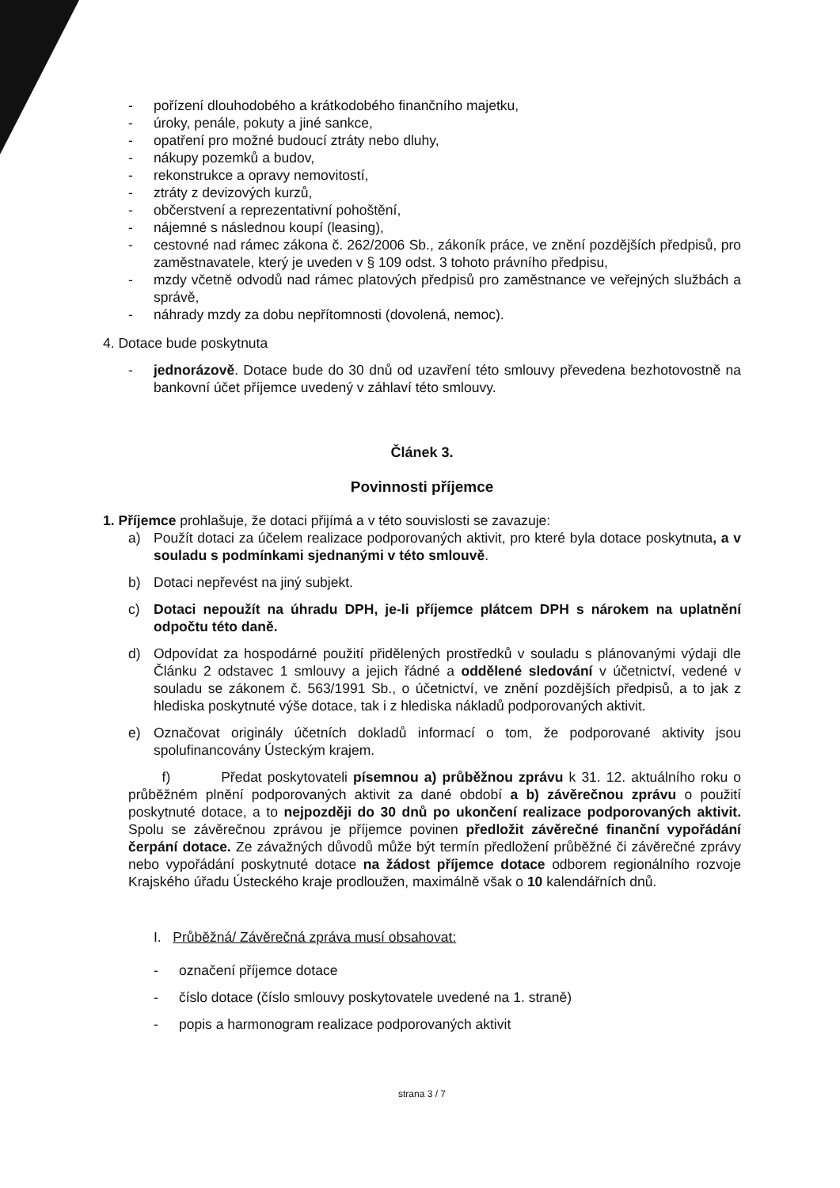- pořízení dlouhodobého a krátkodobého finančního majetku,
- úroky, penále, pokuty a jiné sankce,
- opatření pro možné budoucí ztráty nebo dluhy,
- nákupy pozemků a budov,
- rekonstrukce a opravy nemovitostí,
- ztráty z devizových kurzů,
- občerstvení a reprezentativní pohoštění,
- nájemné s následnou koupí (leasing),
- cestovné nad rámec zákona č. 262/2006 Sb., zákoník práce, ve znění pozdějších předpisů, pro zaměstnavatele, který je uveden v § 109 odst. 3 tohoto právního předpisu,
- mzdy včetně odvodů nad rámec platových předpisů pro zaměstnance ve veřejných službách a správě,
- náhrady mzdy za dobu nepřítomnosti (dovolená, nemoc).
4. Dotace bude poskytnuta
- jednorázově. Dotace bude do 30 dnů od uzavření této smlouvy převedena bezhotovostně na bankovní účet příjemce uvedený v záhlaví této smlouvy.
Článek 3.
Povinnosti příjemce
1. Příjemce prohlašuje, že dotaci přijímá a v této souvislosti se zavazuje:
a) Použít dotaci za účelem realizace podporovaných aktivit, pro které byla dotace poskytnuta, a v souladu s podmínkami sjednanými v této smlouvě.
b) Dotaci nepřevést na jiný subjekt.
c) Dotaci nepoužít na úhradu DPH, je-li příjemce plátcem DPH s nárokem na uplatnění odpočtu této daně.
d) Odpovídat za hospodárné použití přidělených prostředků v souladu s plánovanými výdaji dle Článku 2 odstavec 1 smlouvy a jejich řádné a oddělené sledování v účetnictví, vedené v souladu se zákonem č. 563/1991 Sb., o účetnictví, ve znění pozdějších předpisů, a to jak z hlediska poskytnuté výše dotace, tak i z hlediska nákladů podporovaných aktivit.
e) Označovat originály účetních dokladů informací o tom, že podporované aktivity jsou spolufinancovány Ústeckým krajem.
f) Předat poskytovateli písemnou a) průběžnou zprávu k 31. 12. aktuálního roku o průběžném plnění podporovaných aktivit za dané období a b) závěrečnou zprávu o použití poskytnuté dotace, a to nejpozději do 30 dnů po ukončení realizace podporovaných aktivit. Spolu se závěrečnou zprávou je příjemce povinen předložit závěrečné finanční vypořádání čerpání dotace. Ze závažných důvodů může být termín předložení průběžné či závěrečné zprávy nebo vypořádání poskytnuté dotace na žádost příjemce dotace odborem regionálního rozvoje Krajského úřadu Ústeckého kraje prodloužen, maximálně však o 10 kalendářních dnů.
I. Průběžná/ Závěrečná zpráva musí obsahovat:
- označení příjemce dotace
- číslo dotace (číslo smlouvy poskytovatele uvedené na 1. straně)
- popis a harmonogram realizace podporovaných aktivit
strana 3 / 7